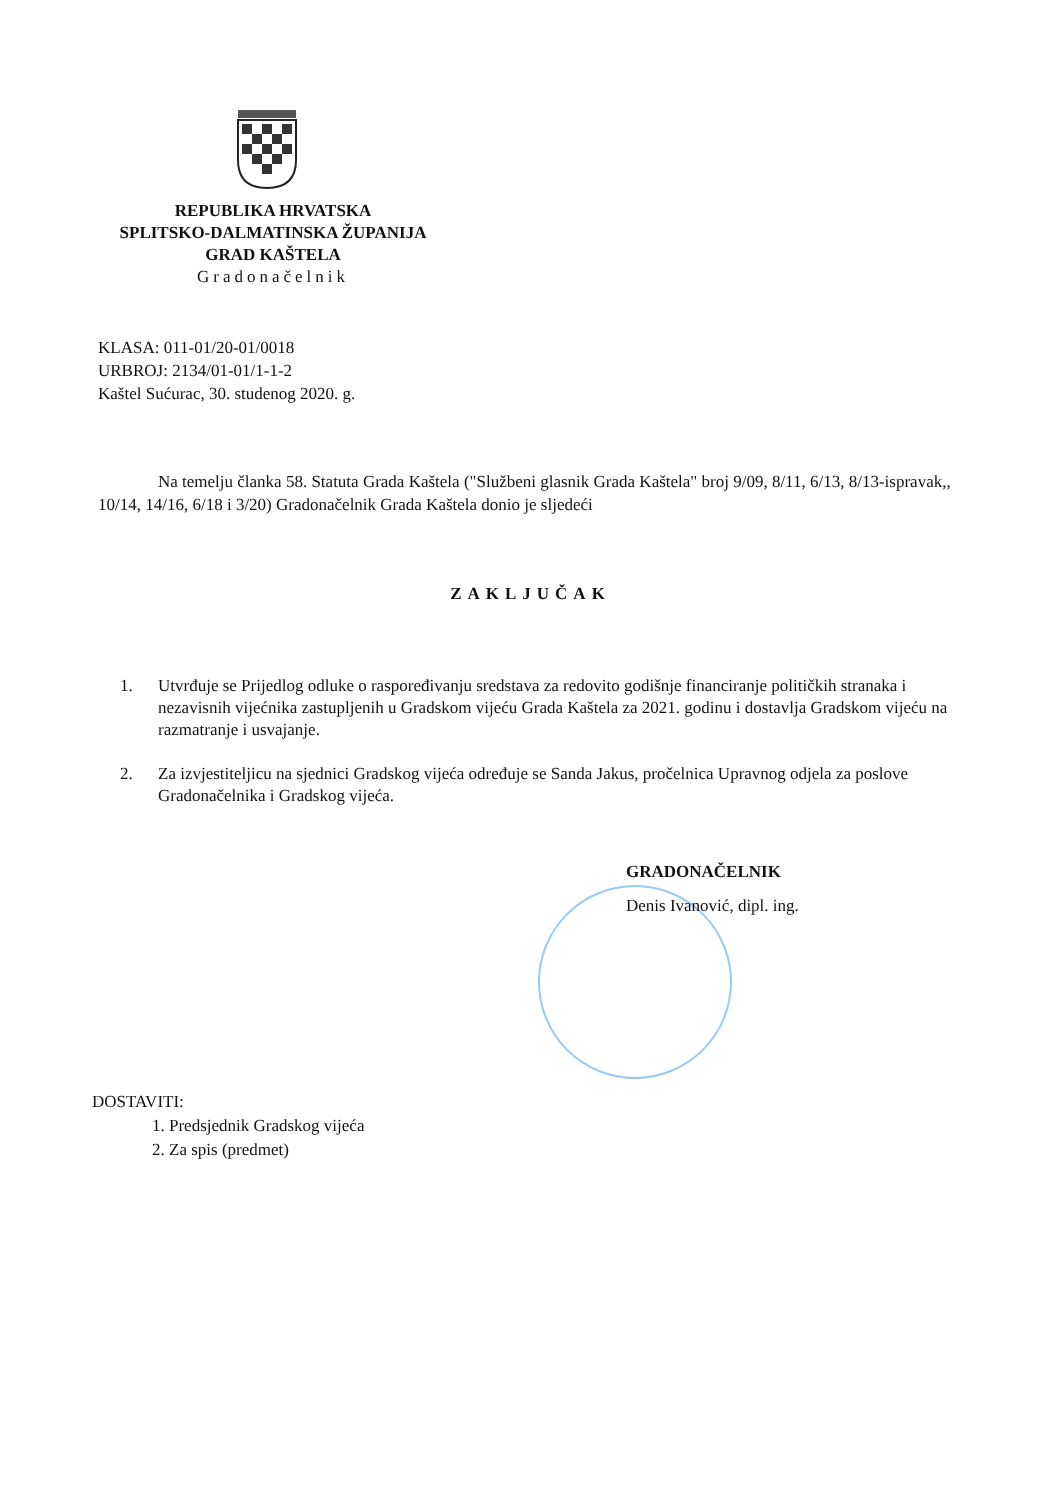REPUBLIKA HRVATSKA
SPLITSKO-DALMATINSKA ŽUPANIJA
GRAD KAŠTELA
Gradonačelnik
KLASA: 011-01/20-01/0018
URBROJ: 2134/01-01/1-1-2
Kaštel Sućurac, 30. studenog 2020. g.
Na temelju članka 58. Statuta Grada Kaštela ("Službeni glasnik Grada Kaštela" broj 9/09, 8/11, 6/13, 8/13-ispravak,, 10/14, 14/16, 6/18 i 3/20) Gradonačelnik Grada Kaštela donio je sljedeći
ZAKLJUČAK
1. Utvrđuje se Prijedlog odluke o raspoređivanju sredstava za redovito godišnje financiranje političkih stranaka i nezavisnih vijećnika zastupljenih u Gradskom vijeću Grada Kaštela za 2021. godinu i dostavlja Gradskom vijeću na razmatranje i usvajanje.
2. Za izvjestiteljicu na sjednici Gradskog vijeća određuje se Sanda Jakus, pročelnica Upravnog odjela za poslove Gradonačelnika i Gradskog vijeća.
GRADONAČELNIK
Denis Ivanović, dipl. ing.
DOSTAVITI:
1. Predsjednik Gradskog vijeća
2. Za spis (predmet)